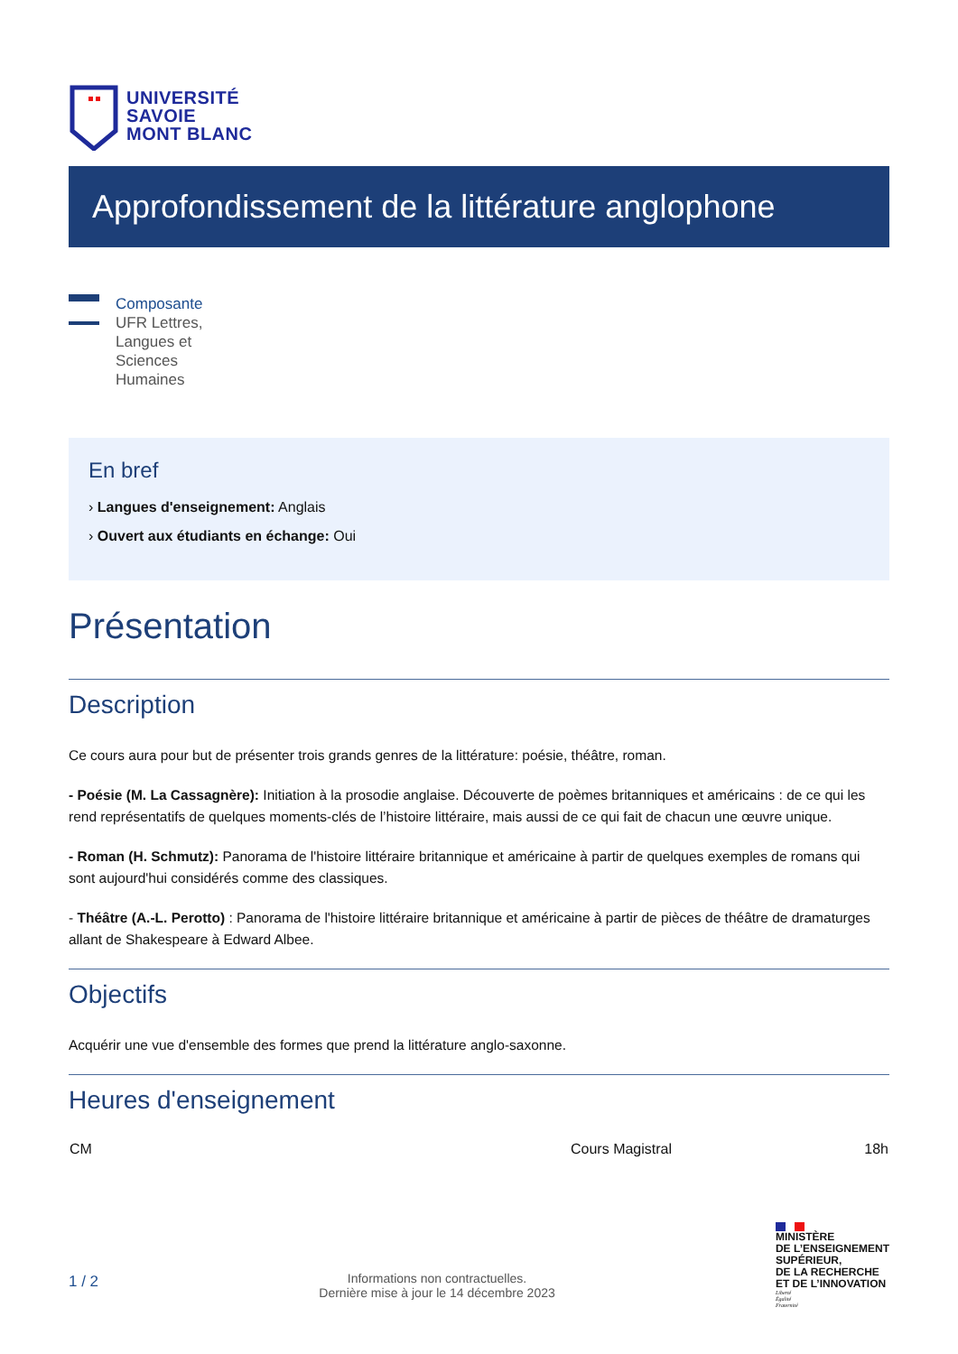UNIVERSITÉ
SAVOIE
MONT BLANC
Approfondissement de la littérature anglophone
Composante
UFR Lettres,
Langues et
Sciences
Humaines
En bref
› Langues d'enseignement: Anglais
› Ouvert aux étudiants en échange: Oui
Présentation
Description
Ce cours aura pour but de présenter trois grands genres de la littérature: poésie, théâtre, roman.
- Poésie (M. La Cassagnère): Initiation à la prosodie anglaise. Découverte de poèmes britanniques et américains : de ce qui les rend représentatifs de quelques moments-clés de l’histoire littéraire, mais aussi de ce qui fait de chacun une œuvre unique.
- Roman (H. Schmutz): Panorama de l'histoire littéraire britannique et américaine à partir de quelques exemples de romans qui sont aujourd'hui considérés comme des classiques.
- Théâtre (A.-L. Perotto) : Panorama de l'histoire littéraire britannique et américaine à partir de pièces de théâtre de dramaturges allant de Shakespeare à Edward Albee.
Objectifs
Acquérir une vue d'ensemble des formes que prend la littérature anglo-saxonne.
Heures d'enseignement
| CM | Cours Magistral | 18h |
1 / 2
Informations non contractuelles.
Dernière mise à jour le 14 décembre 2023
MINISTÈRE
DE L’ENSEIGNEMENT
SUPÉRIEUR,
DE LA RECHERCHE
ET DE L’INNOVATION
Liberté
Égalité
Fraternité